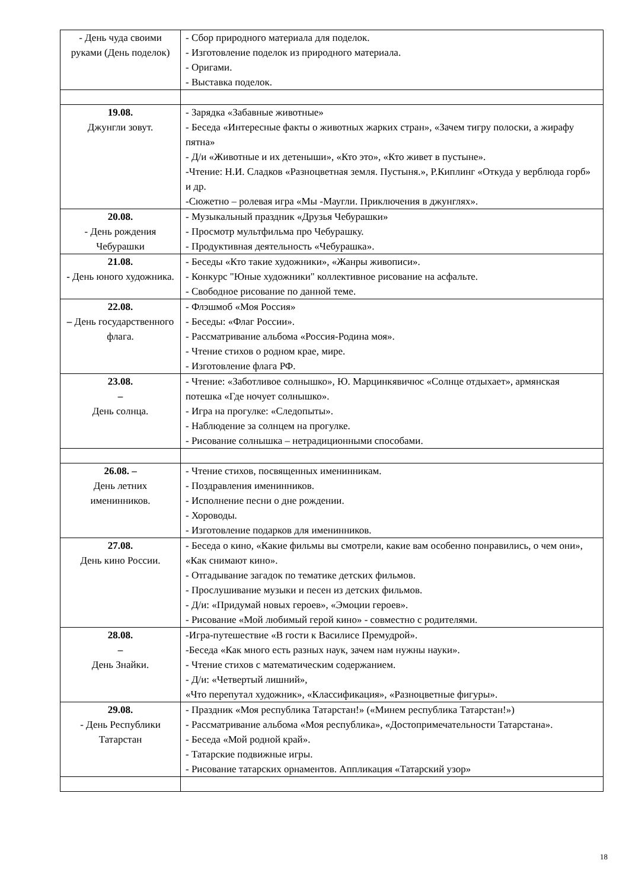| - День чуда своими руками (День поделок) | - Сбор природного материала для поделок. - Изготовление поделок из природного материала. - Оригами. - Выставка поделок. |
| 19.08. Джунгли зовут. | - Зарядка «Забавные животные» - Беседа «Интересные факты о животных жарких стран», «Зачем тигру полоски, а жирафу пятна» - Д/и «Животные и их детеныши», «Кто это», «Кто живет в пустыне». -Чтение: Н.И. Сладков «Разноцветная земля. Пустыня.», Р.Киплинг «Откуда у верблюда горб» и др. -Сюжетно – ролевая игра «Мы -Маугли. Приключения в джунглях». |
| 20.08. - День рождения Чебурашки | - Музыкальный праздник «Друзья Чебурашки» - Просмотр мультфильма про Чебурашку. - Продуктивная деятельность «Чебурашка». |
| 21.08. - День юного художника. | - Беседы «Кто такие художники», «Жанры живописи». - Конкурс "Юные художники" коллективное рисование на асфальте. - Свободное рисование по данной теме. |
| 22.08. – День государственного флага. | - Флэшмоб «Моя Россия» - Беседы: «Флаг России». - Рассматривание альбома «Россия-Родина моя». - Чтение стихов о родном крае, мире. - Изготовление флага РФ. |
| 23.08. – День солнца. | - Чтение: «Заботливое солнышко», Ю. Марцинкявичюс «Солнце отдыхает», армянская потешка «Где ночует солнышко». - Игра на прогулке: «Следопыты». - Наблюдение за солнцем на прогулке. - Рисование солнышка – нетрадиционными способами. |
| 26.08. – День летних именинников. | - Чтение стихов, посвященных именинникам. - Поздравления именинников. - Исполнение песни о дне рождении. - Хороводы. - Изготовление подарков для именинников. |
| 27.08. День кино России. | - Беседа о кино, «Какие фильмы вы смотрели, какие вам особенно понравились, о чем они», «Как снимают кино». - Отгадывание загадок по тематике детских фильмов. - Прослушивание музыки и песен из детских фильмов. - Д/и: «Придумай новых героев», «Эмоции героев». - Рисование «Мой любимый герой кино» - совместно с родителями. |
| 28.08. – День Знайки. | -Игра-путешествие «В гости к Василисе Премудрой». -Беседа «Как много есть разных наук, зачем нам нужны науки». - Чтение стихов с математическим содержанием. - Д/и: «Четвертый лишний», «Что перепутал художник», «Классификация», «Разноцветные фигуры». |
| 29.08. - День Республики Татарстан | - Праздник «Моя республика Татарстан!» («Минем республика Татарстан!») - Рассматривание альбома «Моя республика», «Достопримечательности Татарстана». - Беседа «Мой родной край». - Татарские подвижные игры. - Рисование татарских орнаментов. Аппликация «Татарский узор» |
18